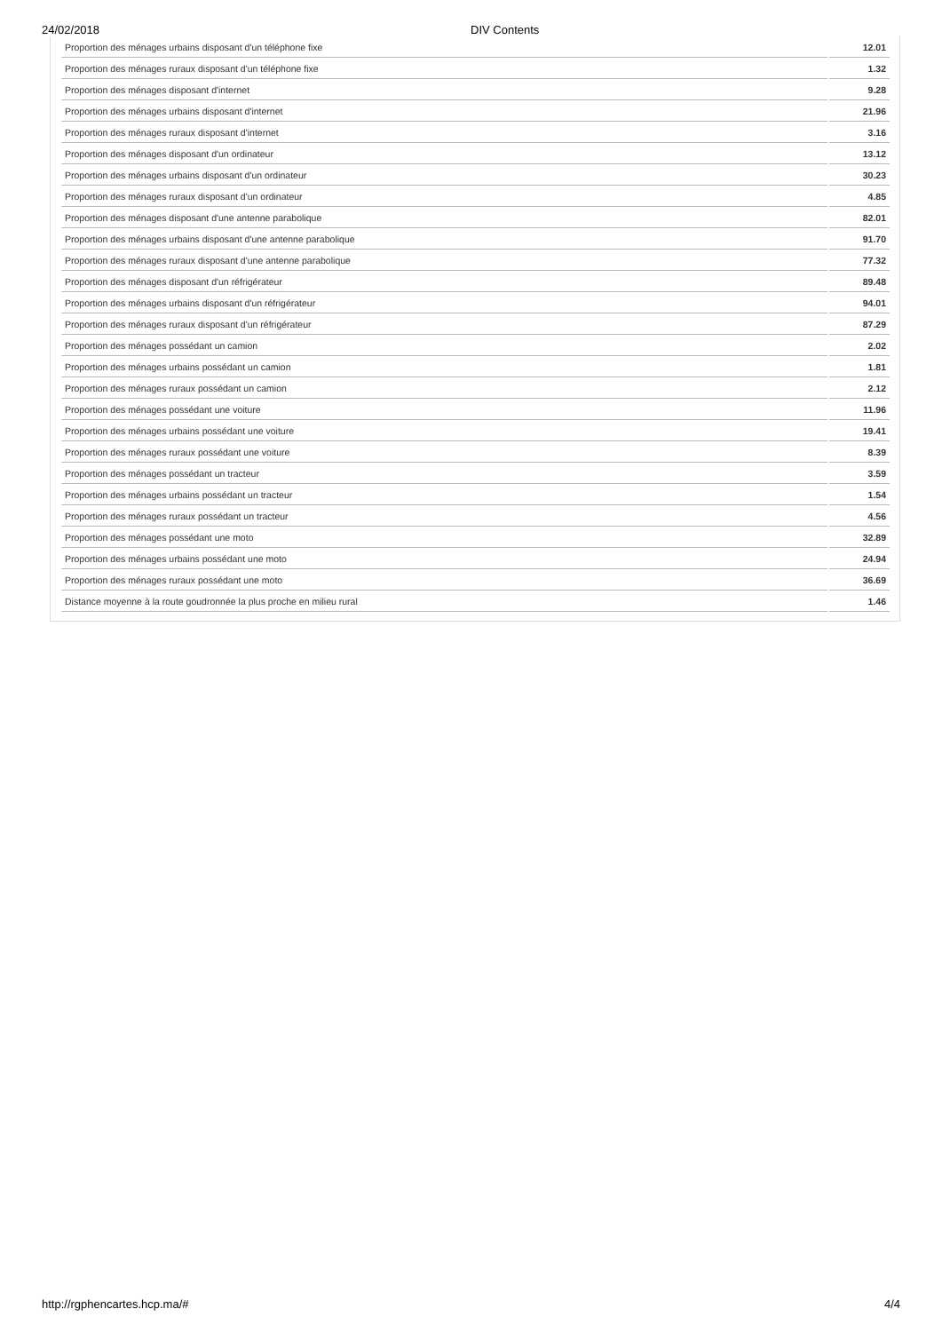24/02/2018 DIV Contents
| Proportion des ménages urbains disposant d'un téléphone fixe | 12.01 |
| Proportion des ménages ruraux disposant d'un téléphone fixe | 1.32 |
| Proportion des ménages disposant d'internet | 9.28 |
| Proportion des ménages urbains disposant d'internet | 21.96 |
| Proportion des ménages ruraux disposant d'internet | 3.16 |
| Proportion des ménages disposant d'un ordinateur | 13.12 |
| Proportion des ménages urbains disposant d'un ordinateur | 30.23 |
| Proportion des ménages ruraux disposant d'un ordinateur | 4.85 |
| Proportion des ménages disposant d'une antenne parabolique | 82.01 |
| Proportion des ménages urbains disposant d'une antenne parabolique | 91.70 |
| Proportion des ménages ruraux disposant d'une antenne parabolique | 77.32 |
| Proportion des ménages disposant d'un réfrigérateur | 89.48 |
| Proportion des ménages urbains disposant d'un réfrigérateur | 94.01 |
| Proportion des ménages ruraux disposant d'un réfrigérateur | 87.29 |
| Proportion des ménages possédant un camion | 2.02 |
| Proportion des ménages urbains possédant un camion | 1.81 |
| Proportion des ménages ruraux possédant un camion | 2.12 |
| Proportion des ménages possédant une voiture | 11.96 |
| Proportion des ménages urbains possédant une voiture | 19.41 |
| Proportion des ménages ruraux possédant une voiture | 8.39 |
| Proportion des ménages possédant un tracteur | 3.59 |
| Proportion des ménages urbains possédant un tracteur | 1.54 |
| Proportion des ménages ruraux possédant un tracteur | 4.56 |
| Proportion des ménages possédant une moto | 32.89 |
| Proportion des ménages urbains possédant une moto | 24.94 |
| Proportion des ménages ruraux possédant une moto | 36.69 |
| Distance moyenne à la route goudronnée la plus proche en milieu rural | 1.46 |
http://rgphencartes.hcp.ma/# 4/4